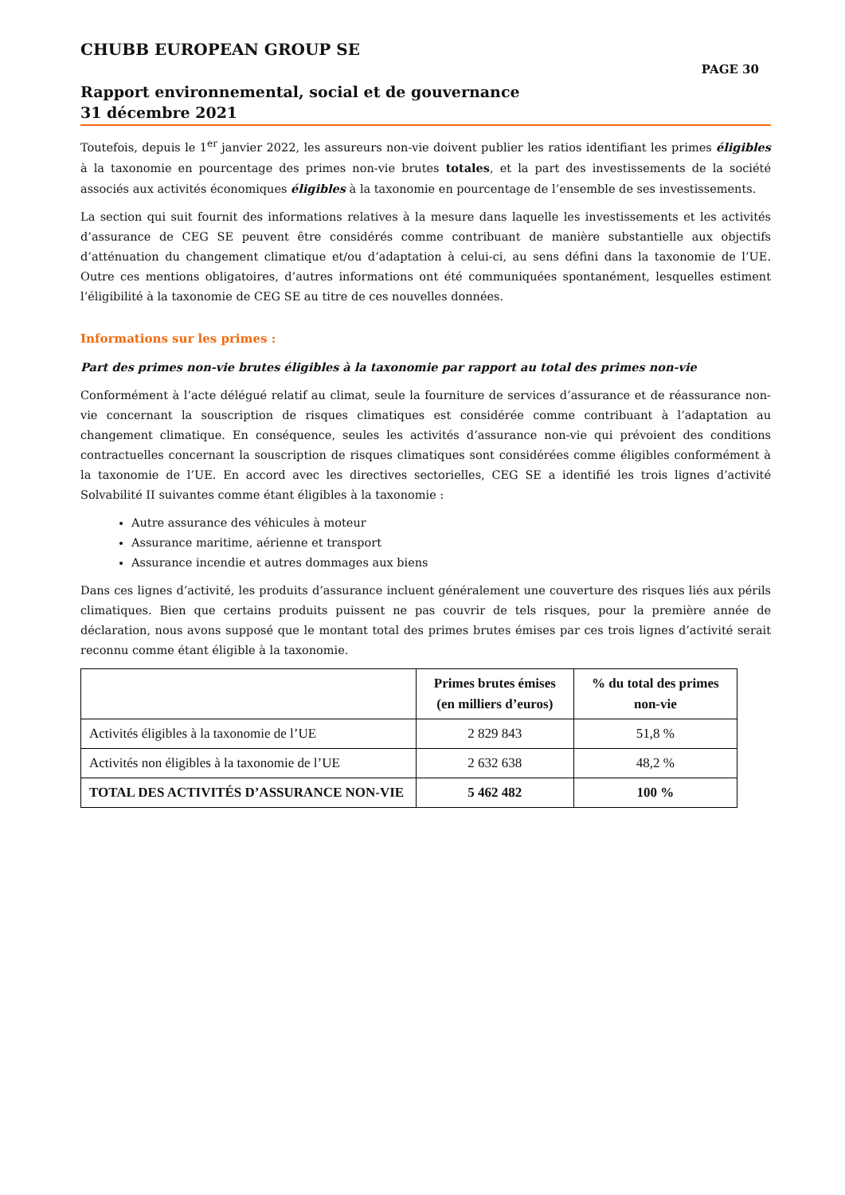CHUBB EUROPEAN GROUP SE
PAGE 30
Rapport environnemental, social et de gouvernance
31 décembre 2021
Toutefois, depuis le 1<sup>er</sup> janvier 2022, les assureurs non-vie doivent publier les ratios identifiant les primes éligibles à la taxonomie en pourcentage des primes non-vie brutes totales, et la part des investissements de la société associés aux activités économiques éligibles à la taxonomie en pourcentage de l’ensemble de ses investissements.
La section qui suit fournit des informations relatives à la mesure dans laquelle les investissements et les activités d’assurance de CEG SE peuvent être considérés comme contribuant de manière substantielle aux objectifs d’atténuation du changement climatique et/ou d’adaptation à celui-ci, au sens défini dans la taxonomie de l’UE. Outre ces mentions obligatoires, d’autres informations ont été communiquées spontanément, lesquelles estiment l’éligibilité à la taxonomie de CEG SE au titre de ces nouvelles données.
Informations sur les primes :
Part des primes non-vie brutes éligibles à la taxonomie par rapport au total des primes non-vie
Conformément à l’acte délégué relatif au climat, seule la fourniture de services d’assurance et de réassurance non-vie concernant la souscription de risques climatiques est considérée comme contribuant à l’adaptation au changement climatique. En conséquence, seules les activités d’assurance non-vie qui prévoient des conditions contractuelles concernant la souscription de risques climatiques sont considérées comme éligibles conformément à la taxonomie de l’UE. En accord avec les directives sectorielles, CEG SE a identifié les trois lignes d’activité Solvabilité II suivantes comme étant éligibles à la taxonomie :
Autre assurance des véhicules à moteur
Assurance maritime, aérienne et transport
Assurance incendie et autres dommages aux biens
Dans ces lignes d’activité, les produits d’assurance incluent généralement une couverture des risques liés aux périls climatiques. Bien que certains produits puissent ne pas couvrir de tels risques, pour la première année de déclaration, nous avons supposé que le montant total des primes brutes émises par ces trois lignes d’activité serait reconnu comme étant éligible à la taxonomie.
| | Primes brutes émises (en milliers d’euros) | % du total des primes non-vie |
| --- | --- | --- |
| Activités éligibles à la taxonomie de l’UE | 2 829 843 | 51,8 % |
| Activités non éligibles à la taxonomie de l’UE | 2 632 638 | 48,2 % |
| TOTAL DES ACTIVITÉS D’ASSURANCE NON-VIE | 5 462 482 | 100 % |